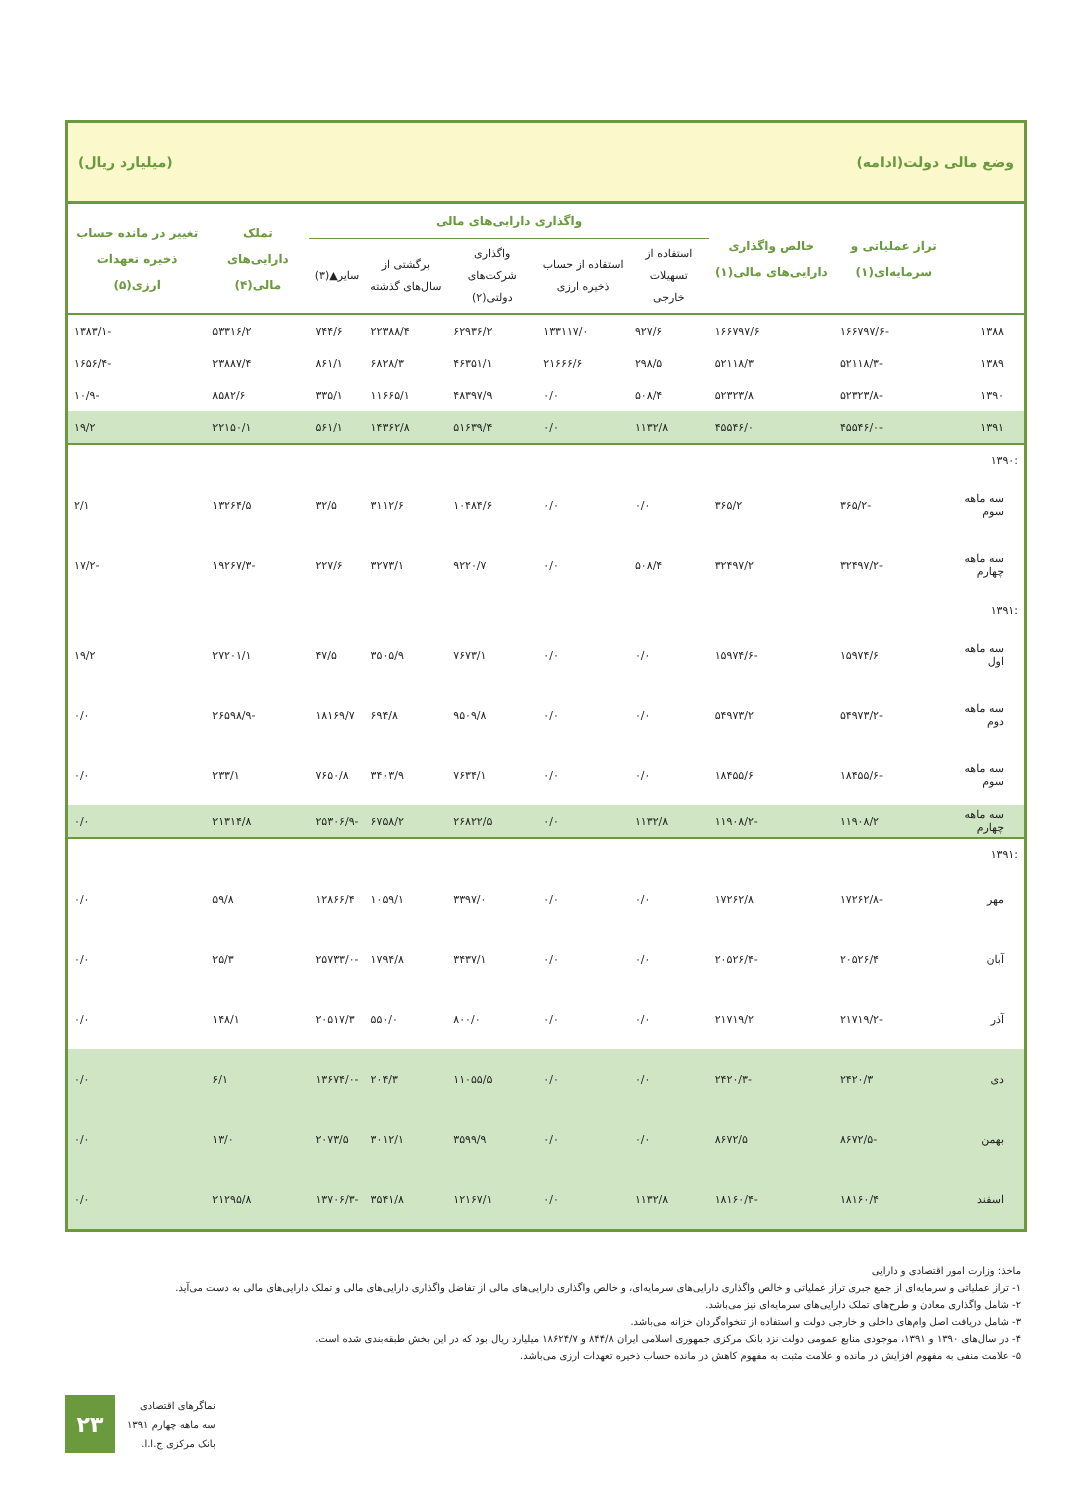وضع مالی دولت(ادامه) (میلیارد ریال)
| | تراز عملیاتی و سرمایه‌ای(۱) | خالص واگذاری دارایی‌های مالی(۱) | واگذاری دارایی‌های مالی | | | | | تملک دارایی‌های مالی(۴) | تغییر در مانده حساب ذخیره تعهدات ارزی(۵) |
| --- | --- | --- | --- | --- | --- | --- | --- | --- | --- |
| | | | استفاده از تسهیلات خارجی | استفاده از حساب ذخیره ارزی | واگذاری شرکت‌های دولتی(۲) | برگشتی از سال‌های گذشته | سایر▲(۳) | | |
| ۱۳۸۸ | -۱۶۶۷۹۷/۶ | ۱۶۶۷۹۷/۶ | ۹۲۷/۶ | ۱۳۳۱۱۷/۰ | ۶۲۹۳۶/۲ | ۲۲۳۸۸/۴ | ۷۴۴/۶ | ۵۳۳۱۶/۲ | -۱۳۸۳/۱ |
| ۱۳۸۹ | -۵۲۱۱۸/۳ | ۵۲۱۱۸/۳ | ۲۹۸/۵ | ۲۱۶۶۶/۶ | ۴۶۳۵۱/۱ | ۶۸۲۸/۳ | ۸۶۱/۱ | ۲۳۸۸۷/۴ | -۱۶۵۶/۴ |
| ۱۳۹۰ | -۵۲۳۲۳/۸ | ۵۲۳۲۳/۸ | ۵۰۸/۴ | ۰/۰ | ۴۸۳۹۷/۹ | ۱۱۶۶۵/۱ | ۳۳۵/۱ | ۸۵۸۲/۶ | -۱۰/۹ |
| ۱۳۹۱ | -۴۵۵۴۶/۰ | ۴۵۵۴۶/۰ | ۱۱۳۲/۸ | ۰/۰ | ۵۱۶۳۹/۴ | ۱۴۳۶۲/۸ | ۵۶۱/۱ | ۲۲۱۵۰/۱ | ۱۹/۲ |
| :۱۳۹۰ | | | | | | | | | |
| سه ماهه سوم | -۳۶۵/۲ | ۳۶۵/۲ | ۰/۰ | ۰/۰ | ۱۰۴۸۴/۶ | ۳۱۱۲/۶ | ۳۲/۵ | ۱۳۲۶۴/۵ | ۲/۱ |
| سه ماهه چهارم | -۳۲۴۹۷/۲ | ۳۲۴۹۷/۲ | ۵۰۸/۴ | ۰/۰ | ۹۲۲۰/۷ | ۳۲۷۳/۱ | ۲۲۷/۶ | -۱۹۲۶۷/۳ | -۱۷/۲ |
| :۱۳۹۱ | | | | | | | | | |
| سه ماهه اول | ۱۵۹۷۴/۶ | -۱۵۹۷۴/۶ | ۰/۰ | ۰/۰ | ۷۶۷۳/۱ | ۳۵۰۵/۹ | ۴۷/۵ | ۲۷۲۰۱/۱ | ۱۹/۲ |
| سه ماهه دوم | -۵۴۹۷۳/۲ | ۵۴۹۷۳/۲ | ۰/۰ | ۰/۰ | ۹۵۰۹/۸ | ۶۹۴/۸ | ۱۸۱۶۹/۷ | -۲۶۵۹۸/۹ | ۰/۰ |
| سه ماهه سوم | -۱۸۴۵۵/۶ | ۱۸۴۵۵/۶ | ۰/۰ | ۰/۰ | ۷۶۳۴/۱ | ۳۴۰۳/۹ | ۷۶۵۰/۸ | ۲۳۳/۱ | ۰/۰ |
| سه ماهه چهارم | ۱۱۹۰۸/۲ | -۱۱۹۰۸/۲ | ۱۱۳۲/۸ | ۰/۰ | ۲۶۸۲۲/۵ | ۶۷۵۸/۲ | -۲۵۳۰۶/۹ | ۲۱۳۱۴/۸ | ۰/۰ |
| :۱۳۹۱ | | | | | | | | | |
| مهر | -۱۷۲۶۲/۸ | ۱۷۲۶۲/۸ | ۰/۰ | ۰/۰ | ۳۳۹۷/۰ | ۱۰۵۹/۱ | ۱۲۸۶۶/۴ | ۵۹/۸ | ۰/۰ |
| آبان | ۲۰۵۲۶/۴ | -۲۰۵۲۶/۴ | ۰/۰ | ۰/۰ | ۳۴۳۷/۱ | ۱۷۹۴/۸ | -۲۵۷۳۳/۰ | ۲۵/۳ | ۰/۰ |
| آذر | -۲۱۷۱۹/۲ | ۲۱۷۱۹/۲ | ۰/۰ | ۰/۰ | ۸۰۰/۰ | ۵۵۰/۰ | ۲۰۵۱۷/۳ | ۱۴۸/۱ | ۰/۰ |
| دی | ۲۴۲۰/۳ | -۲۴۲۰/۳ | ۰/۰ | ۰/۰ | ۱۱۰۵۵/۵ | ۲۰۴/۳ | -۱۳۶۷۴/۰ | ۶/۱ | ۰/۰ |
| بهمن | -۸۶۷۲/۵ | ۸۶۷۲/۵ | ۰/۰ | ۰/۰ | ۳۵۹۹/۹ | ۳۰۱۲/۱ | ۲۰۷۳/۵ | ۱۳/۰ | ۰/۰ |
| اسفند | ۱۸۱۶۰/۴ | -۱۸۱۶۰/۴ | ۱۱۳۲/۸ | ۰/۰ | ۱۲۱۶۷/۱ | ۳۵۴۱/۸ | -۱۳۷۰۶/۳ | ۲۱۲۹۵/۸ | ۰/۰ |
ماخذ: وزارت امور اقتصادی و دارایی
۱- تراز عملیاتی و سرمایه‌ای از جمع جبری تراز عملیاتی و خالص واگذاری دارایی‌های سرمایه‌ای، و خالص واگذاری دارایی‌های مالی از تفاضل واگذاری دارایی‌های مالی و تملک دارایی‌های مالی به دست می‌آید.
۲- شامل واگذاری معادن و طرح‌های تملک دارایی‌های سرمایه‌ای نیز می‌باشد.
۳- شامل دریافت اصل وام‌های داخلی و خارجی دولت و استفاده از تنخواه‌گردان خزانه می‌باشد.
۴- در سال‌های ۱۳۹۰ و ۱۳۹۱، موجودی منابع عمومی دولت نزد بانک مرکزی جمهوری اسلامی ایران ۸۴۴/۸ و ۱۸۶۲۴/۷ میلیارد ریال بود که در این بخش طبقه‌بندی شده است.
۵- علامت منفی به مفهوم افزایش در مانده و علامت مثبت به مفهوم کاهش در مانده حساب ذخیره تعهدات ارزی می‌باشد.
۲۳
نماگرهای اقتصادی
سه ماهه چهارم ۱۳۹۱
بانک مرکزی ج.ا.ا.